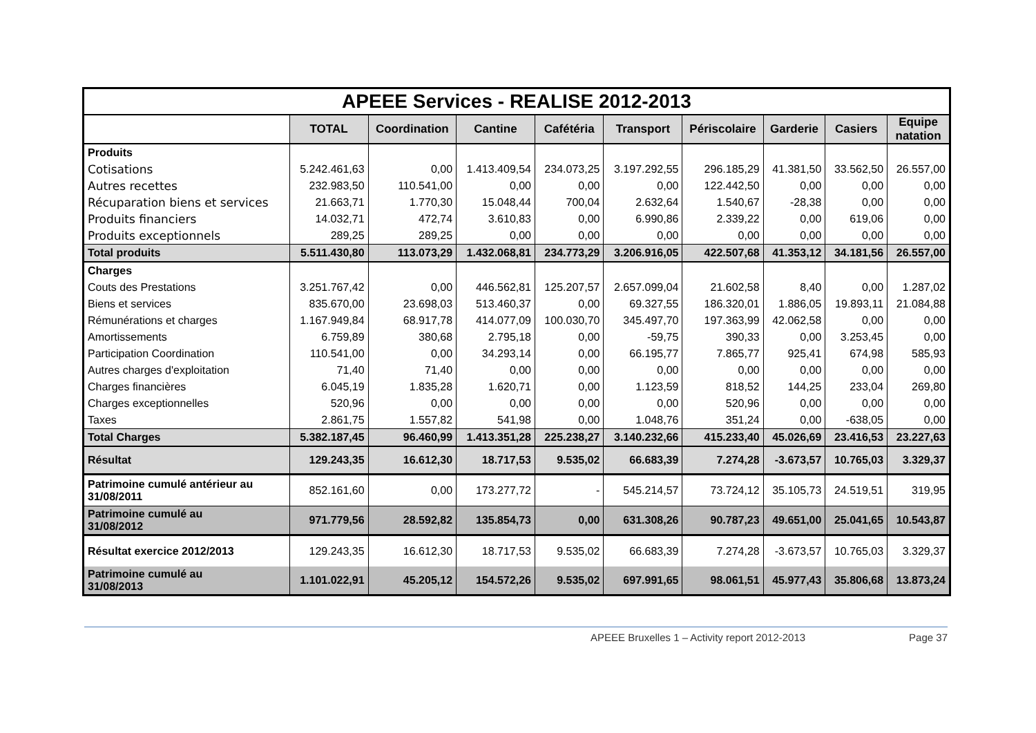| APEEE Services - REALISE 2012-2013 | | | | | | | | | |
| | TOTAL | Coordination | Cantine | Cafétéria | Transport | Périscolaire | Garderie | Casiers | Equipe natation |
| Produits | | | | | | | | | |
| Cotisations | 5.242.461,63 | 0,00 | 1.413.409,54 | 234.073,25 | 3.197.292,55 | 296.185,29 | 41.381,50 | 33.562,50 | 26.557,00 |
| Autres recettes | 232.983,50 | 110.541,00 | 0,00 | 0,00 | 0,00 | 122.442,50 | 0,00 | 0,00 | 0,00 |
| Récuparation biens et services | 21.663,71 | 1.770,30 | 15.048,44 | 700,04 | 2.632,64 | 1.540,67 | -28,38 | 0,00 | 0,00 |
| Produits financiers | 14.032,71 | 472,74 | 3.610,83 | 0,00 | 6.990,86 | 2.339,22 | 0,00 | 619,06 | 0,00 |
| Produits exceptionnels | 289,25 | 289,25 | 0,00 | 0,00 | 0,00 | 0,00 | 0,00 | 0,00 | 0,00 |
| Total produits | 5.511.430,80 | 113.073,29 | 1.432.068,81 | 234.773,29 | 3.206.916,05 | 422.507,68 | 41.353,12 | 34.181,56 | 26.557,00 |
| Charges | | | | | | | | | |
| Couts des Prestations | 3.251.767,42 | 0,00 | 446.562,81 | 125.207,57 | 2.657.099,04 | 21.602,58 | 8,40 | 0,00 | 1.287,02 |
| Biens et services | 835.670,00 | 23.698,03 | 513.460,37 | 0,00 | 69.327,55 | 186.320,01 | 1.886,05 | 19.893,11 | 21.084,88 |
| Rémunérations et charges | 1.167.949,84 | 68.917,78 | 414.077,09 | 100.030,70 | 345.497,70 | 197.363,99 | 42.062,58 | 0,00 | 0,00 |
| Amortissements | 6.759,89 | 380,68 | 2.795,18 | 0,00 | -59,75 | 390,33 | 0,00 | 3.253,45 | 0,00 |
| Participation Coordination | 110.541,00 | 0,00 | 34.293,14 | 0,00 | 66.195,77 | 7.865,77 | 925,41 | 674,98 | 585,93 |
| Autres charges d'exploitation | 71,40 | 71,40 | 0,00 | 0,00 | 0,00 | 0,00 | 0,00 | 0,00 | 0,00 |
| Charges financières | 6.045,19 | 1.835,28 | 1.620,71 | 0,00 | 1.123,59 | 818,52 | 144,25 | 233,04 | 269,80 |
| Charges exceptionnelles | 520,96 | 0,00 | 0,00 | 0,00 | 0,00 | 520,96 | 0,00 | 0,00 | 0,00 |
| Taxes | 2.861,75 | 1.557,82 | 541,98 | 0,00 | 1.048,76 | 351,24 | 0,00 | -638,05 | 0,00 |
| Total Charges | 5.382.187,45 | 96.460,99 | 1.413.351,28 | 225.238,27 | 3.140.232,66 | 415.233,40 | 45.026,69 | 23.416,53 | 23.227,63 |
| Résultat | 129.243,35 | 16.612,30 | 18.717,53 | 9.535,02 | 66.683,39 | 7.274,28 | -3.673,57 | 10.765,03 | 3.329,37 |
| Patrimoine cumulé antérieur au 31/08/2011 | 852.161,60 | 0,00 | 173.277,72 | - | 545.214,57 | 73.724,12 | 35.105,73 | 24.519,51 | 319,95 |
| Patrimoine cumulé au 31/08/2012 | 971.779,56 | 28.592,82 | 135.854,73 | 0,00 | 631.308,26 | 90.787,23 | 49.651,00 | 25.041,65 | 10.543,87 |
| Résultat exercice 2012/2013 | 129.243,35 | 16.612,30 | 18.717,53 | 9.535,02 | 66.683,39 | 7.274,28 | -3.673,57 | 10.765,03 | 3.329,37 |
| Patrimoine cumulé au 31/08/2013 | 1.101.022,91 | 45.205,12 | 154.572,26 | 9.535,02 | 697.991,65 | 98.061,51 | 45.977,43 | 35.806,68 | 13.873,24 |
APEEE Bruxelles 1 – Activity report 2012-2013 Page 37